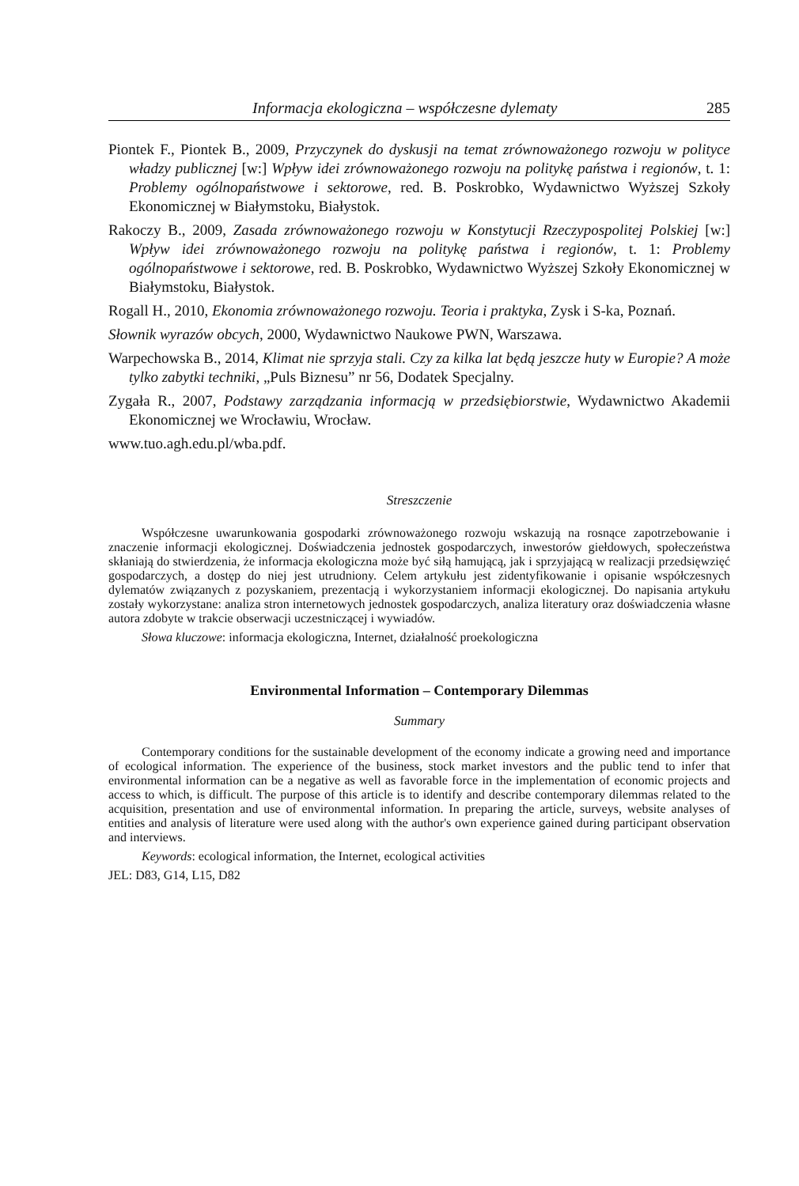Informacja ekologiczna – współczesne dylematy 285
Piontek F., Piontek B., 2009, Przyczynek do dyskusji na temat zrównoważonego rozwoju w polityce władzy publicznej [w:] Wpływ idei zrównoważonego rozwoju na politykę państwa i regionów, t. 1: Problemy ogólnopaństwowe i sektorowe, red. B. Poskrobko, Wydawnictwo Wyższej Szkoły Ekonomicznej w Białymstoku, Białystok.
Rakoczy B., 2009, Zasada zrównoważonego rozwoju w Konstytucji Rzeczypospolitej Polskiej [w:] Wpływ idei zrównoważonego rozwoju na politykę państwa i regionów, t. 1: Problemy ogólnopaństwowe i sektorowe, red. B. Poskrobko, Wydawnictwo Wyższej Szkoły Ekonomicznej w Białymstoku, Białystok.
Rogall H., 2010, Ekonomia zrównoważonego rozwoju. Teoria i praktyka, Zysk i S-ka, Poznań.
Słownik wyrazów obcych, 2000, Wydawnictwo Naukowe PWN, Warszawa.
Warpechowska B., 2014, Klimat nie sprzyja stali. Czy za kilka lat będą jeszcze huty w Europie? A może tylko zabytki techniki, „Puls Biznesu” nr 56, Dodatek Specjalny.
Zygała R., 2007, Podstawy zarządzania informacją w przedsiębiorstwie, Wydawnictwo Akademii Ekonomicznej we Wrocławiu, Wrocław.
www.tuo.agh.edu.pl/wba.pdf.
Streszczenie
Współczesne uwarunkowania gospodarki zrównoważonego rozwoju wskazują na rosnące zapotrzebowanie i znaczenie informacji ekologicznej. Doświadczenia jednostek gospodarczych, inwestorów giełdowych, społeczeństwa skłaniają do stwierdzenia, że informacja ekologiczna może być siłą hamującą, jak i sprzyjającą w realizacji przedsięwzięć gospodarczych, a dostęp do niej jest utrudniony. Celem artykułu jest zidentyfikowanie i opisanie współczesnych dylematów związanych z pozyskaniem, prezentacją i wykorzystaniem informacji ekologicznej. Do napisania artykułu zostały wykorzystane: analiza stron internetowych jednostek gospodarczych, analiza literatury oraz doświadczenia własne autora zdobyte w trakcie obserwacji uczestniczącej i wywiadów.
Słowa kluczowe: informacja ekologiczna, Internet, działalność proekologiczna
Environmental Information – Contemporary Dilemmas
Summary
Contemporary conditions for the sustainable development of the economy indicate a growing need and importance of ecological information. The experience of the business, stock market investors and the public tend to infer that environmental information can be a negative as well as favorable force in the implementation of economic projects and access to which, is difficult. The purpose of this article is to identify and describe contemporary dilemmas related to the acquisition, presentation and use of environmental information. In preparing the article, surveys, website analyses of entities and analysis of literature were used along with the author's own experience gained during participant observation and interviews.
Keywords: ecological information, the Internet, ecological activities
JEL: D83, G14, L15, D82